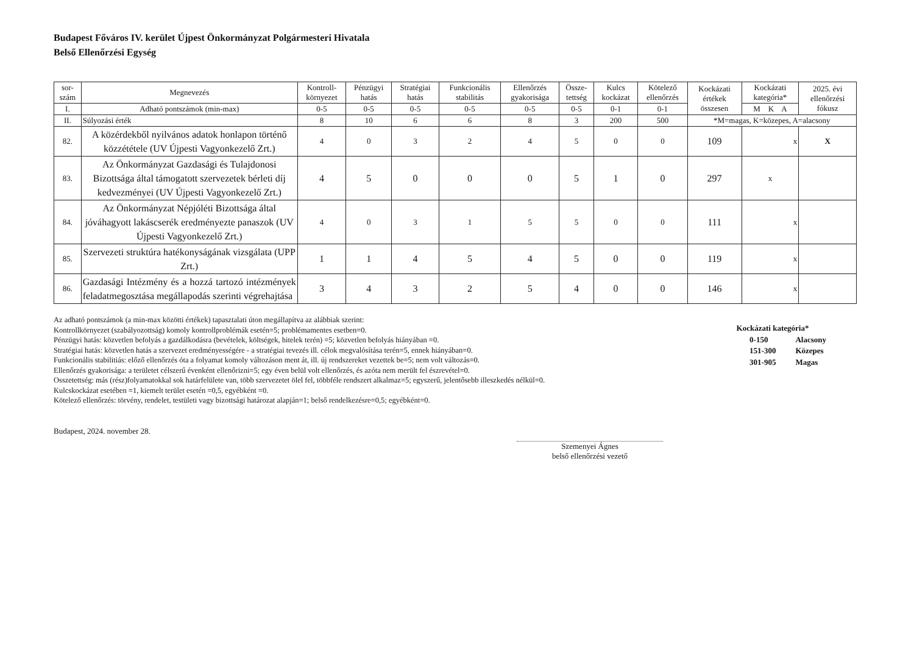Budapest Főváros IV. kerület Újpest Önkormányzat Polgármesteri Hivatala
Belső Ellenőrzési Egység
| sor- szám | Megnevezés | Kontroll- környezet | Pénzügyi hatás | Stratégiai hatás | Funkcionális stabilitás | Ellenőrzés gyakorisága | Össze- tettség | Kulcs kockázat | Kötelező ellenőrzés | Kockázati értékek összesen | Kockázati kategória* | 2025. évi ellenőrzési fókusz |
| --- | --- | --- | --- | --- | --- | --- | --- | --- | --- | --- | --- | --- |
| I. | Adható pontszámok (min-max) | 0-5 | 0-5 | 0-5 | 0-5 | 0-5 | 0-5 | 0-1 | 0-1 | | M K A | |
| II. | Súlyozási érték | 8 | 10 | 6 | 6 | 8 | 3 | 200 | 500 | *M=magas, K=közepes, A=alacsony | | |
| 82. | A közérdekből nyilvános adatok honlapon történő közzététele (UV Újpesti Vagyonkezelő Zrt.) | 4 | 0 | 3 | 2 | 4 | 5 | 0 | 0 | 109 | x | X |
| 83. | Az Önkormányzat Gazdasági és Tulajdonosi Bizottsága által támogatott szervezetek bérleti díj kedvezményei (UV Újpesti Vagyonkezelő Zrt.) | 4 | 5 | 0 | 0 | 0 | 5 | 1 | 0 | 297 | x | |
| 84. | Az Önkormányzat Népjóléti Bizottsága által jóváhagyott lakáscserék eredményezte panaszok (UV Újpesti Vagyonkezelő Zrt.) | 4 | 0 | 3 | 1 | 5 | 5 | 0 | 0 | 111 | x | |
| 85. | Szervezeti struktúra hatékonyságának vizsgálata (UPP Zrt.) | 1 | 1 | 4 | 5 | 4 | 5 | 0 | 0 | 119 | x | |
| 86. | Gazdasági Intézmény és a hozzá tartozó intézmények feladatmegosztása megállapodás szerinti végrehajtása | 3 | 4 | 3 | 2 | 5 | 4 | 0 | 0 | 146 | x | |
Az adható pontszámok (a min-max közötti értékek) tapasztalati úton megállapítva az alábbiak szerint:
Kontrollkörnyezet (szabályozottság) komoly kontrollproblémák esetén=5; problémamentes esetben=0.
Pénzügyi hatás: közvetlen befolyás a gazdálkodásra (bevételek, költségek, hitelek terén) =5; közvetlen befolyás hiányában =0.
Stratégiai hatás: közvetlen hatás a szervezet eredményességére - a stratégiai tevezés ill. célok megvalósítása terén=5, ennek hiányában=0.
Funkcionális stabilitiás: előző ellenőrzés óta a folyamat komoly változáson ment át, ill. új rendszereket vezettek be=5; nem volt változás=0.
Ellenőrzés gyakorisága: a területet célszerű évenként ellenőrizni=5; egy éven belül volt ellenőrzés, és azóta nem merült fel észrevétel=0.
Osszetettség: más (rész)folyamatokkal sok határfelülete van, több szervezetet ölel fel, többféle rendszert alkalmaz=5; egyszerű, jelentősebb illeszkedés nélkül=0.
Kulcskockázat esetében =1, kiemelt terület esetén =0,5, egyébként =0.
Kötelező ellenőrzés: törvény, rendelet, testületi vagy bizottsági határozat alapján=1; belső rendelkezésre=0,5; egyébként=0.
Kockázati kategória*
| 0-150 | Alacsony |
| 151-300 | Közepes |
| 301-905 | Magas |
Budapest, 2024. november 28.
Szemenyei Ágnes
belső ellenőrzési vezető